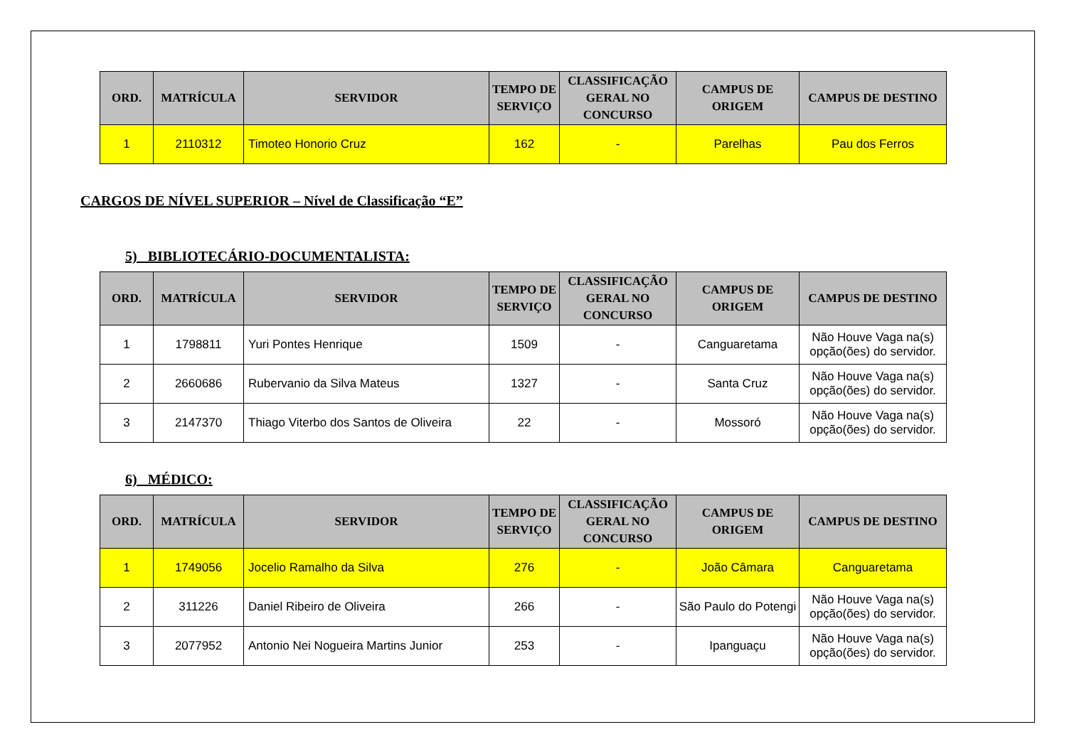| ORD. | MATRÍCULA | SERVIDOR | TEMPO DE SERVIÇO | CLASSIFICAÇÃO GERAL NO CONCURSO | CAMPUS DE ORIGEM | CAMPUS DE DESTINO |
| --- | --- | --- | --- | --- | --- | --- |
| 1 | 2110312 | Timoteo Honorio Cruz | 162 | - | Parelhas | Pau dos Ferros |
CARGOS DE NÍVEL SUPERIOR – Nível de Classificação “E”
5) BIBLIOTECÁRIO-DOCUMENTALISTA:
| ORD. | MATRÍCULA | SERVIDOR | TEMPO DE SERVIÇO | CLASSIFICAÇÃO GERAL NO CONCURSO | CAMPUS DE ORIGEM | CAMPUS DE DESTINO |
| --- | --- | --- | --- | --- | --- | --- |
| 1 | 1798811 | Yuri Pontes Henrique | 1509 | - | Canguaretama | Não Houve Vaga na(s) opção(ões) do servidor. |
| 2 | 2660686 | Rubervanio da Silva Mateus | 1327 | - | Santa Cruz | Não Houve Vaga na(s) opção(ões) do servidor. |
| 3 | 2147370 | Thiago Viterbo dos Santos de Oliveira | 22 | - | Mossoró | Não Houve Vaga na(s) opção(ões) do servidor. |
6) MÉDICO:
| ORD. | MATRÍCULA | SERVIDOR | TEMPO DE SERVIÇO | CLASSIFICAÇÃO GERAL NO CONCURSO | CAMPUS DE ORIGEM | CAMPUS DE DESTINO |
| --- | --- | --- | --- | --- | --- | --- |
| 1 | 1749056 | Jocelio Ramalho da Silva | 276 | - | João Câmara | Canguaretama |
| 2 | 311226 | Daniel Ribeiro de Oliveira | 266 | - | São Paulo do Potengi | Não Houve Vaga na(s) opção(ões) do servidor. |
| 3 | 2077952 | Antonio Nei Nogueira Martins Junior | 253 | - | Ipanguaçu | Não Houve Vaga na(s) opção(ões) do servidor. |